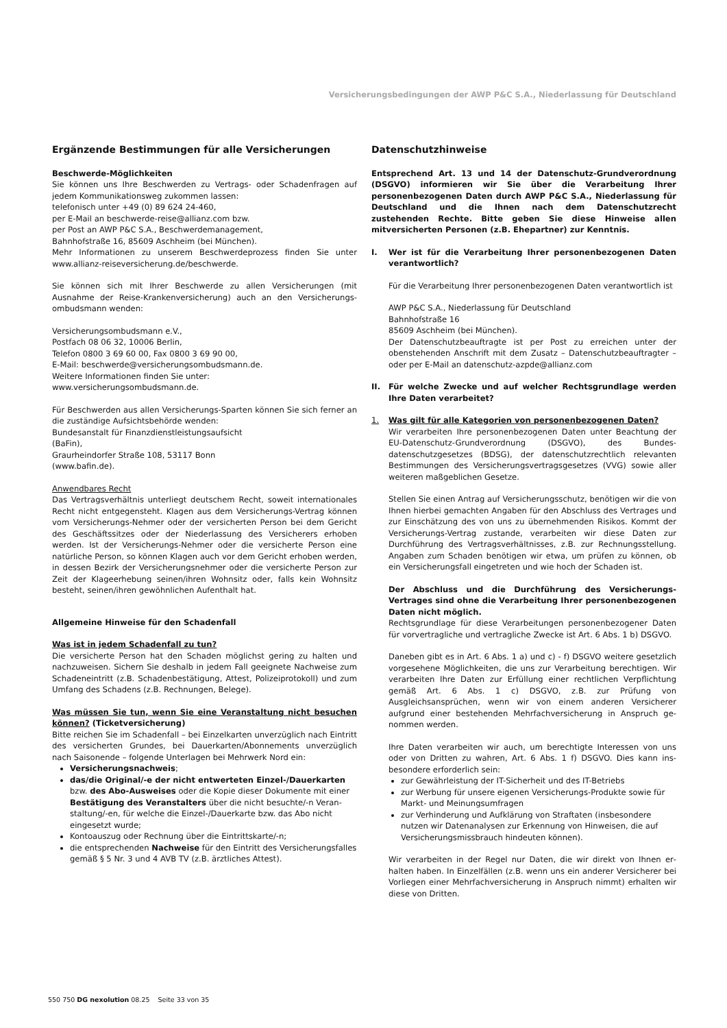Versicherungsbedingungen der AWP P&C S.A., Niederlassung für Deutschland
Ergänzende Bestimmungen für alle Versicherungen
Beschwerde-Möglichkeiten
Sie können uns Ihre Beschwerden zu Vertrags- oder Schadenfragen auf jedem Kommunikationsweg zukommen lassen:
telefonisch unter +49 (0) 89 624 24-460,
per E-Mail an beschwerde-reise@allianz.com bzw.
per Post an AWP P&C S.A., Beschwerdemanagement,
Bahnhofstraße 16, 85609 Aschheim (bei München).
Mehr Informationen zu unserem Beschwerdeprozess finden Sie unter www.allianz-reiseversicherung.de/beschwerde.
Sie können sich mit Ihrer Beschwerde zu allen Versicherungen (mit Ausnahme der Reise-Krankenversicherung) auch an den Versicherungs­ombudsmann wenden:
Versicherungsombudsmann e.V.,
Postfach 08 06 32, 10006 Berlin,
Telefon 0800 3 69 60 00, Fax 0800 3 69 90 00,
E-Mail: beschwerde@versicherungsombudsmann.de.
Weitere Informationen finden Sie unter:
www.versicherungsombudsmann.de.
Für Beschwerden aus allen Versicherungs-Sparten können Sie sich fer­ner an die zuständige Aufsichtsbehörde wenden:
Bundesanstalt für Finanzdienstleistungsaufsicht
(BaFin),
Graurheindorfer Straße 108, 53117 Bonn
(www.bafin.de).
Anwendbares Recht
Das Vertragsverhältnis unterliegt deutschem Recht, soweit internatio­nales Recht nicht entgegensteht. Klagen aus dem Versicherungs-Vertrag können vom Versicherungs-Nehmer oder der versicherten Person bei dem Gericht des Geschäftssitzes oder der Niederlassung des Versicherers erhoben werden. Ist der Versicherungs-Nehmer oder die versicherte Person eine natürliche Person, so können Klagen auch vor dem Gericht erhoben werden, in dessen Bezirk der Versicherungsnehmer oder die versicherte Person zur Zeit der Klageerhebung seinen/ihren Wohnsitz oder, falls kein Wohnsitz besteht, seinen/ihren gewöhnlichen Aufenthalt hat.
Allgemeine Hinweise für den Schadenfall
Was ist in jedem Schadenfall zu tun?
Die versicherte Person hat den Schaden möglichst gering zu halten und nachzuweisen. Sichern Sie deshalb in jedem Fall geeignete Nachweise zum Schadeneintritt (z.B. Schadenbestätigung, Attest, Polizeiprotokoll) und zum Umfang des Schadens (z.B. Rechnungen, Belege).
Was müssen Sie tun, wenn Sie eine Veranstaltung nicht besuchen kön­nen? (Ticketversicherung)
Bitte reichen Sie im Schadenfall – bei Einzelkarten unverzüglich nach Eintritt des versicherten Grundes, bei Dauerkarten/Abonnements un­verzüglich nach Saisonende – folgende Unterlagen bei Mehrwerk Nord ein:
Versicherungsnachweis;
das/die Original/-e der nicht entwerteten Einzel-/Dauerkarten bzw. des Abo-Ausweises oder die Kopie dieser Dokumente mit einer Bestätigung des Veranstalters über die nicht besuchte/-n Veran­staltung/-en, für welche die Einzel-/Dauerkarte bzw. das Abo nicht eingesetzt wurde;
Kontoauszug oder Rechnung über die Eintrittskarte/-n;
die entsprechenden Nachweise für den Eintritt des Versicherungs­falles gemäß § 5 Nr. 3 und 4 AVB TV (z.B. ärztliches Attest).
Datenschutzhinweise
Entsprechend Art. 13 und 14 der Datenschutz-Grundverordnung (DSGVO) informieren wir Sie über die Verarbeitung Ihrer personenbezo­genen Daten durch AWP P&C S.A., Niederlassung für Deutschland und die Ihnen nach dem Datenschutzrecht zustehenden Rechte. Bitte geben Sie diese Hinweise allen mitversicherten Personen (z.B. Ehepartner) zur Kenntnis.
I. Wer ist für die Verarbeitung Ihrer personenbezogenen Daten ver­antwortlich?
Für die Verarbeitung Ihrer personenbezogenen Daten verantwort­lich ist
AWP P&C S.A., Niederlassung für Deutschland
Bahnhofstraße 16
85609 Aschheim (bei München).
Der Datenschutzbeauftragte ist per Post zu erreichen unter der obenstehenden Anschrift mit dem Zusatz – Datenschutzbeauftragter – oder per E-Mail an datenschutz-azpde@allianz.com
II. Für welche Zwecke und auf welcher Rechtsgrundlage werden Ihre Daten verarbeitet?
1. Was gilt für alle Kategorien von personenbezogenen Daten?
Wir verarbeiten Ihre personenbezogenen Daten unter Beachtung der EU-Datenschutz-Grundverordnung (DSGVO), des Bundes­datenschutzgesetzes (BDSG), der datenschutzrechtlich relevanten Bestimmungen des Versicherungsvertragsgesetzes (VVG) sowie aller weiteren maßgeblichen Gesetze.
Stellen Sie einen Antrag auf Versicherungsschutz, benötigen wir die von Ihnen hierbei gemachten Angaben für den Abschluss des Vertrages und zur Einschätzung des von uns zu übernehmenden Risikos. Kommt der Versicherungs-Vertrag zustande, verarbeiten wir diese Daten zur Durchführung des Vertragsverhältnisses, z.B. zur Rechnungsstellung. Angaben zum Schaden benötigen wir etwa, um prüfen zu können, ob ein Versicherungsfall eingetreten und wie hoch der Schaden ist.
Der Abschluss und die Durchführung des Versicherungs-Vertrages sind ohne die Verarbeitung Ihrer personenbezogenen Daten nicht möglich.
Rechtsgrundlage für diese Verarbeitungen personenbezogener Daten für vorvertragliche und vertragliche Zwecke ist Art. 6 Abs. 1 b) DSGVO.
Daneben gibt es in Art. 6 Abs. 1 a) und c) - f) DSGVO weitere gesetz­lich vorgesehene Möglichkeiten, die uns zur Verarbeitung berechti­gen. Wir verarbeiten Ihre Daten zur Erfüllung einer rechtlichen Verpflichtung gemäß Art. 6 Abs. 1 c) DSGVO, z.B. zur Prüfung von Ausgleichsansprüchen, wenn wir von einem anderen Versicherer aufgrund einer bestehenden Mehrfachversicherung in Anspruch ge­nommen werden.
Ihre Daten verarbeiten wir auch, um berechtigte Interessen von uns oder von Dritten zu wahren, Art. 6 Abs. 1 f) DSGVO. Dies kann ins­besondere erforderlich sein:
zur Gewährleistung der IT-Sicherheit und des IT-Betriebs
zur Werbung für unsere eigenen Versicherungs-Produkte sowie für Markt- und Meinungsumfragen
zur Verhinderung und Aufklärung von Straftaten (insbesondere nutzen wir Datenanalysen zur Erkennung von Hinweisen, die auf Versicherungsmissbrauch hindeuten können).
Wir verarbeiten in der Regel nur Daten, die wir direkt von Ihnen er­halten haben. In Einzelfällen (z.B. wenn uns ein anderer Versicherer bei Vorliegen einer Mehrfachversicherung in Anspruch nimmt) er­halten wir diese von Dritten.
550 750 DG nexolution 08.25 Seite 33 von 35